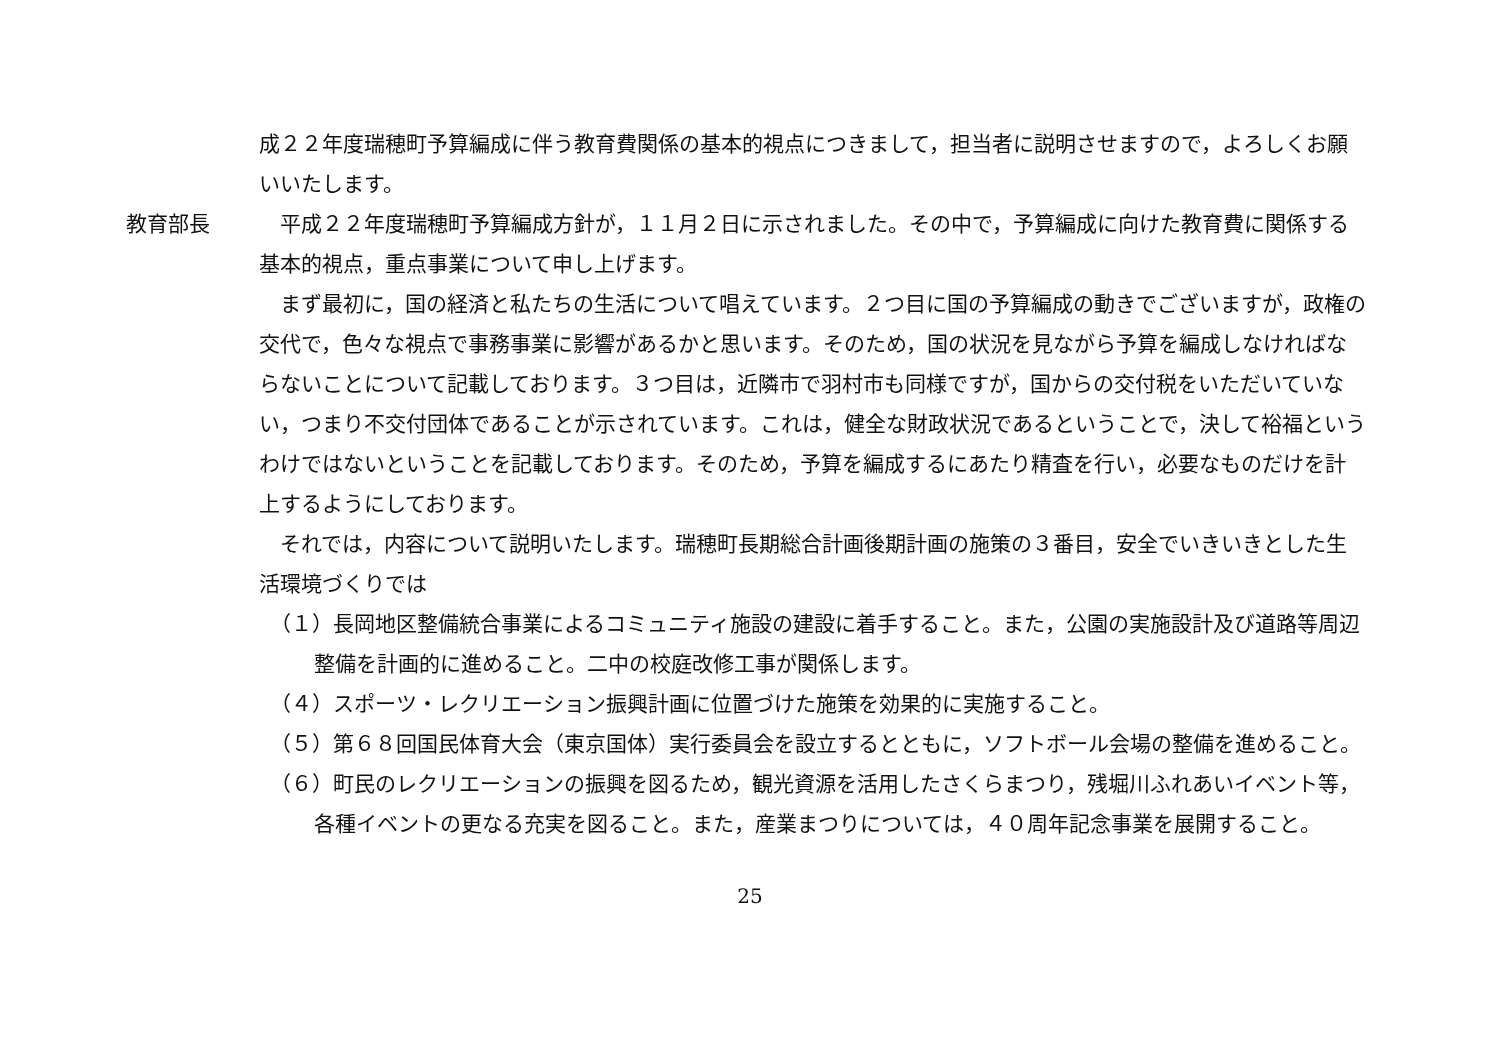成２２年度瑞穂町予算編成に伴う教育費関係の基本的視点につきまして，担当者に説明させますので，よろしくお願いいたします。
教育部長 平成２２年度瑞穂町予算編成方針が，１１月２日に示されました。その中で，予算編成に向けた教育費に関係する基本的視点，重点事業について申し上げます。
まず最初に，国の経済と私たちの生活について唱えています。２つ目に国の予算編成の動きでございますが，政権の交代で，色々な視点で事務事業に影響があるかと思います。そのため，国の状況を見ながら予算を編成しなければならないことについて記載しております。３つ目は，近隣市で羽村市も同様ですが，国からの交付税をいただいていない，つまり不交付団体であることが示されています。これは，健全な財政状況であるということで，決して裕福というわけではないということを記載しております。そのため，予算を編成するにあたり精査を行い，必要なものだけを計上するようにしております。
それでは，内容について説明いたします。瑞穂町長期総合計画後期計画の施策の３番目，安全でいきいきとした生活環境づくりでは
（１）長岡地区整備統合事業によるコミュニティ施設の建設に着手すること。また，公園の実施設計及び道路等周辺整備を計画的に進めること。二中の校庭改修工事が関係します。
（４）スポーツ・レクリエーション振興計画に位置づけた施策を効果的に実施すること。
（５）第６８回国民体育大会（東京国体）実行委員会を設立するとともに，ソフトボール会場の整備を進めること。
（６）町民のレクリエーションの振興を図るため，観光資源を活用したさくらまつり，残堀川ふれあいイベント等，各種イベントの更なる充実を図ること。また，産業まつりについては，４０周年記念事業を展開すること。
25